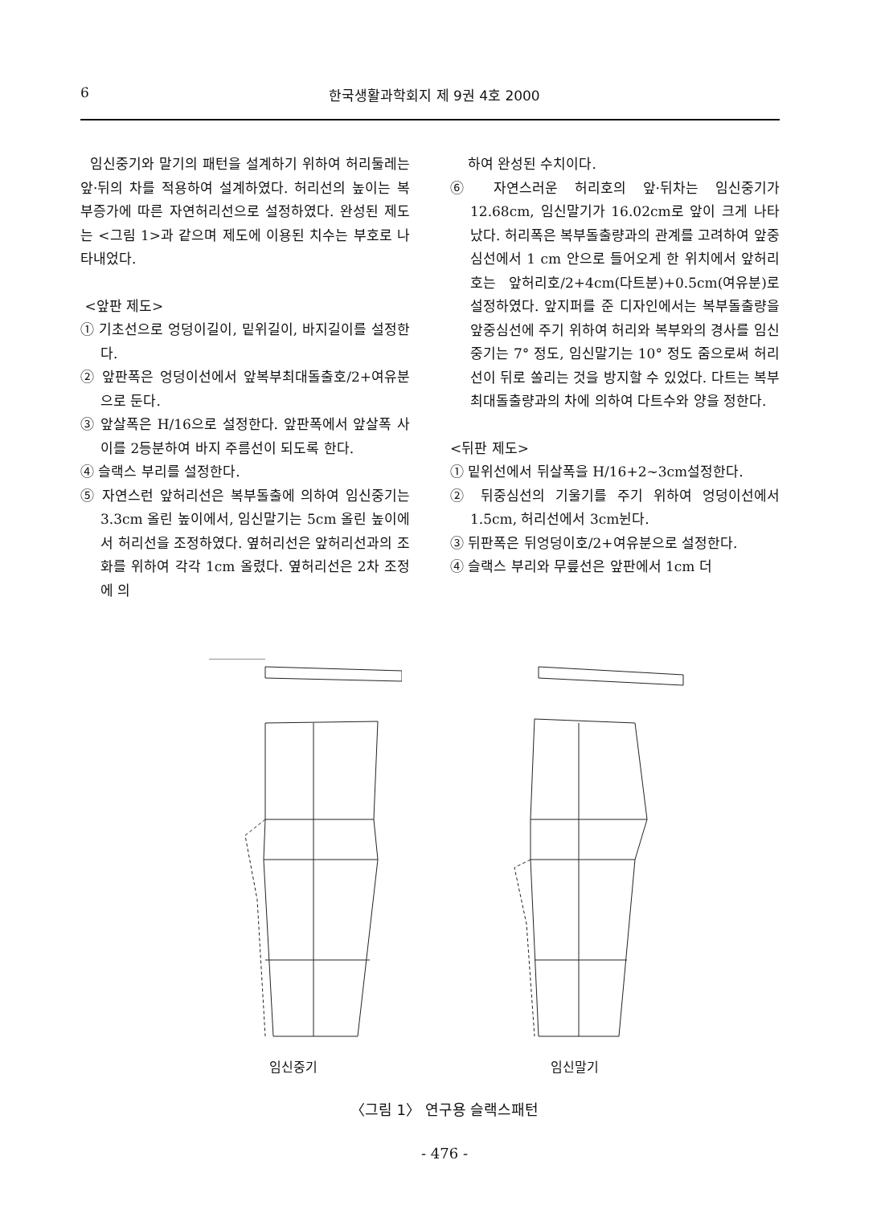6 한국생활과학회지 제 9권 4호 2000
임신중기와 말기의 패턴을 설계하기 위하여 허리둘레는 앞·뒤의 차를 적용하여 설계하였다. 허리선의 높이는 복부증가에 따른 자연허리선으로 설정하였다. 완성된 제도는 <그림 1>과 같으며 제도에 이용된 치수는 부호로 나타내었다.
<앞판 제도>
① 기초선으로 엉덩이길이, 밑위길이, 바지길이를 설정한다.
② 앞판폭은 엉덩이선에서 앞복부최대돌출호/2+여유분으로 둔다.
③ 앞살폭은 H/16으로 설정한다. 앞판폭에서 앞살폭 사이를 2등분하여 바지 주름선이 되도록 한다.
④ 슬랙스 부리를 설정한다.
⑤ 자연스런 앞허리선은 복부돌출에 의하여 임신중기는 3.3cm 올린 높이에서, 임신말기는 5cm 올린 높이에서 허리선을 조정하였다. 옆허리선은 앞허리선과의 조화를 위하여 각각 1cm 올렸다. 옆허리선은 2차 조정에 의
하여 완성된 수치이다.
⑥ 자연스러운 허리호의 앞·뒤차는 임신중기가 12.68cm, 임신말기가 16.02cm로 앞이 크게 나타났다. 허리폭은 복부돌출량과의 관계를 고려하여 앞중심선에서 1 cm 안으로 들어오게 한 위치에서 앞허리호는 앞허리호/2+4cm(다트분)+0.5cm(여유분)로 설정하였다. 앞지퍼를 준 디자인에서는 복부돌출량을 앞중심선에 주기 위하여 허리와 복부와의 경사를 임신중기는 7° 정도, 임신말기는 10° 정도 줌으로써 허리선이 뒤로 쏠리는 것을 방지할 수 있었다. 다트는 복부최대돌출량과의 차에 의하여 다트수와 양을 정한다.
<뒤판 제도>
① 밑위선에서 뒤살폭을 H/16+2~3cm설정한다.
② 뒤중심선의 기울기를 주기 위하여 엉덩이선에서 1.5cm, 허리선에서 3cm뉜다.
③ 뒤판폭은 뒤엉덩이호/2+여유분으로 설정한다.
④ 슬랙스 부리와 무릎선은 앞판에서 1cm 더
임신중기 임신말기
〈그림 1〉 연구용 슬랙스패턴
- 476 -